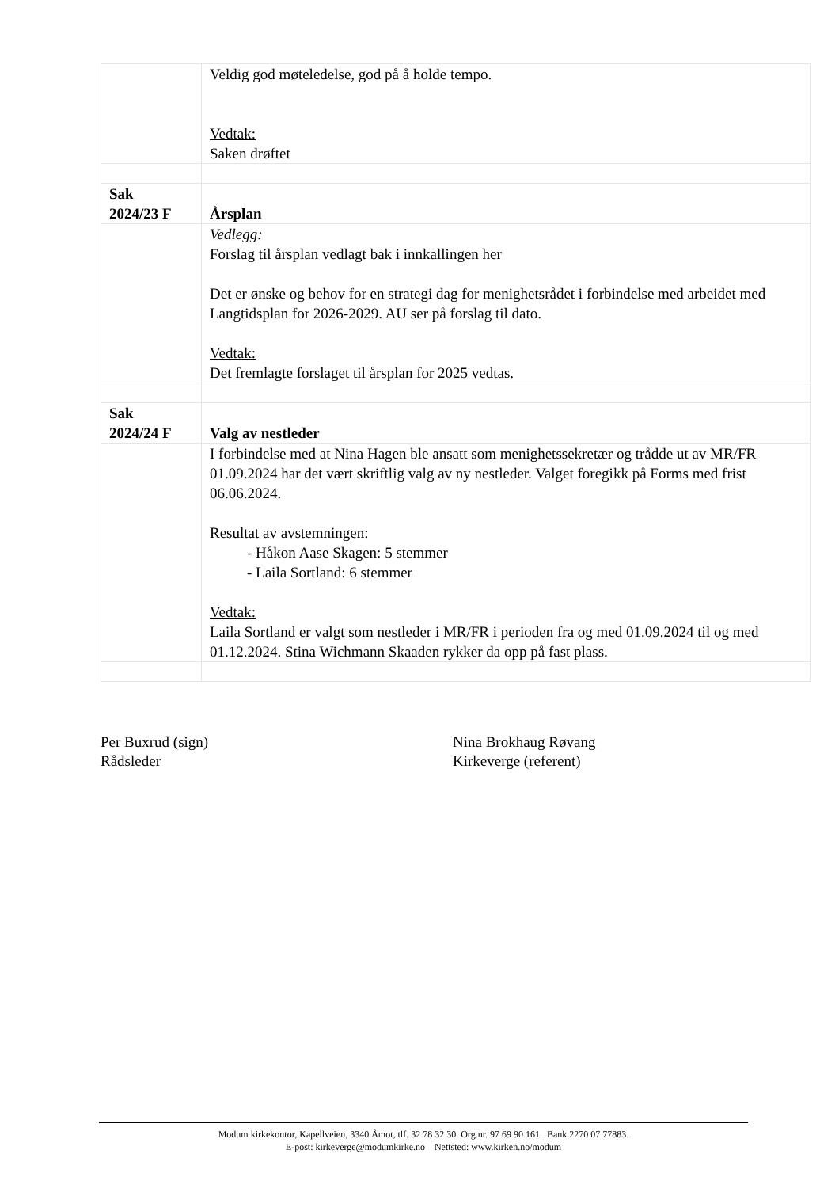| | Veldig god møteledelse, god på å holde tempo. Vedtak: Saken drøftet |
| Sak 2024/23 F | Årsplan |
| | Vedlegg: Forslag til årsplan vedlagt bak i innkallingen her Det er ønske og behov for en strategi dag for menighetsrådet i forbindelse med arbeidet med Langtidsplan for 2026-2029. AU ser på forslag til dato. Vedtak: Det fremlagte forslaget til årsplan for 2025 vedtas. |
| Sak 2024/24 F | Valg av nestleder |
| | I forbindelse med at Nina Hagen ble ansatt som menighetssekretær og trådde ut av MR/FR 01.09.2024 har det vært skriftlig valg av ny nestleder. Valget foregikk på Forms med frist 06.06.2024. Resultat av avstemningen: - Håkon Aase Skagen: 5 stemmer - Laila Sortland: 6 stemmer Vedtak: Laila Sortland er valgt som nestleder i MR/FR i perioden fra og med 01.09.2024 til og med 01.12.2024. Stina Wichmann Skaaden rykker da opp på fast plass. |
Per Buxrud (sign)
Rådsleder
Nina Brokhaug Røvang
Kirkeverge (referent)
Modum kirkekontor, Kapellveien, 3340 Åmot, tlf. 32 78 32 30. Org.nr. 97 69 90 161. Bank 2270 07 77883.
E-post: kirkeverge@modumkirke.no Nettsted: www.kirken.no/modum